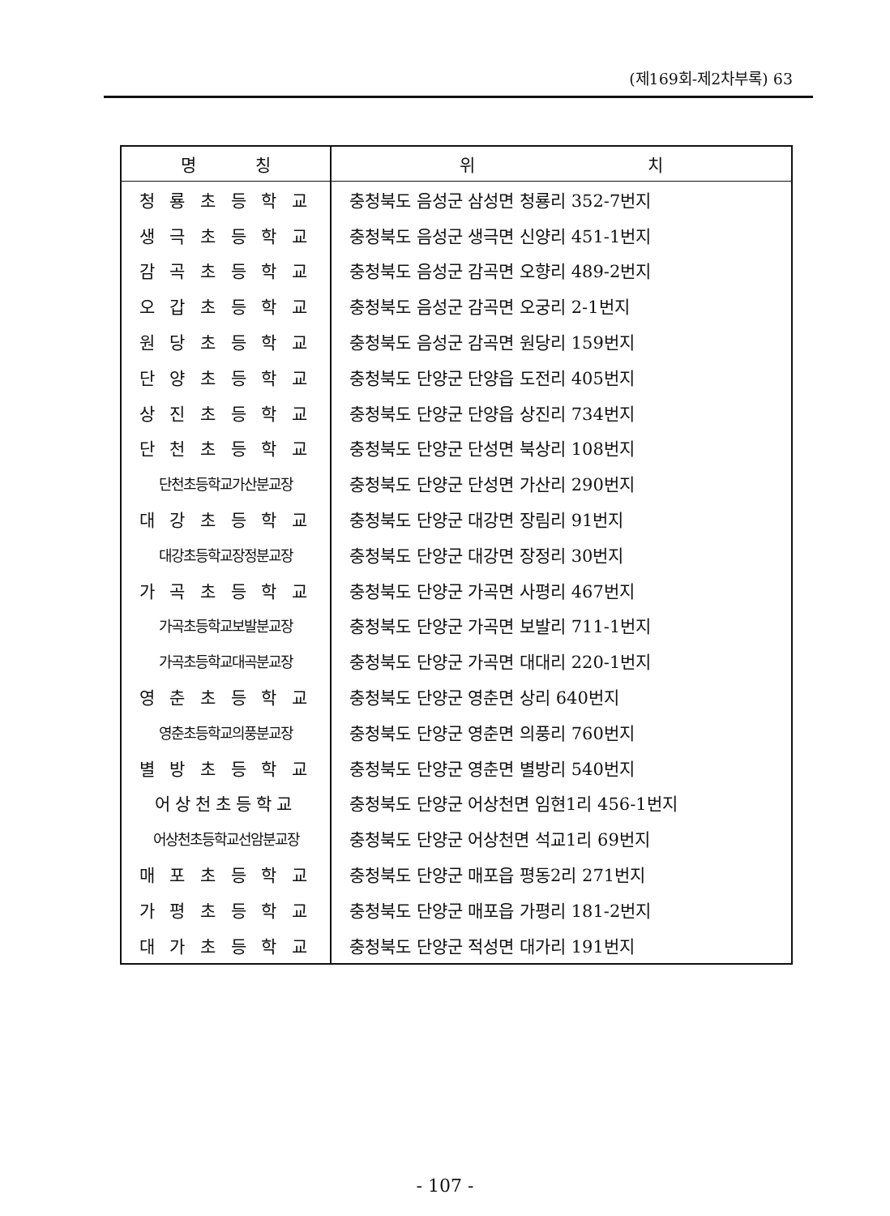(제169회-제2차부록) 63
| 명 칭 | 위 치 |
| --- | --- |
| 청 룡 초 등 학 교 | 충청북도 음성군 삼성면 청룡리 352-7번지 |
| 생 극 초 등 학 교 | 충청북도 음성군 생극면 신양리 451-1번지 |
| 감 곡 초 등 학 교 | 충청북도 음성군 감곡면 오향리 489-2번지 |
| 오 갑 초 등 학 교 | 충청북도 음성군 감곡면 오궁리 2-1번지 |
| 원 당 초 등 학 교 | 충청북도 음성군 감곡면 원당리 159번지 |
| 단 양 초 등 학 교 | 충청북도 단양군 단양읍 도전리 405번지 |
| 상 진 초 등 학 교 | 충청북도 단양군 단양읍 상진리 734번지 |
| 단 천 초 등 학 교 | 충청북도 단양군 단성면 북상리 108번지 |
| 단천초등학교가산분교장 | 충청북도 단양군 단성면 가산리 290번지 |
| 대 강 초 등 학 교 | 충청북도 단양군 대강면 장림리 91번지 |
| 대강초등학교장정분교장 | 충청북도 단양군 대강면 장정리 30번지 |
| 가 곡 초 등 학 교 | 충청북도 단양군 가곡면 사평리 467번지 |
| 가곡초등학교보발분교장 | 충청북도 단양군 가곡면 보발리 711-1번지 |
| 가곡초등학교대곡분교장 | 충청북도 단양군 가곡면 대대리 220-1번지 |
| 영 춘 초 등 학 교 | 충청북도 단양군 영춘면 상리 640번지 |
| 영춘초등학교의풍분교장 | 충청북도 단양군 영춘면 의풍리 760번지 |
| 별 방 초 등 학 교 | 충청북도 단양군 영춘면 별방리 540번지 |
| 어상천초등학교 | 충청북도 단양군 어상천면 임현1리 456-1번지 |
| 어상천초등학교선암분교장 | 충청북도 단양군 어상천면 석교1리 69번지 |
| 매 포 초 등 학 교 | 충청북도 단양군 매포읍 평동2리 271번지 |
| 가 평 초 등 학 교 | 충청북도 단양군 매포읍 가평리 181-2번지 |
| 대 가 초 등 학 교 | 충청북도 단양군 적성면 대가리 191번지 |
- 107 -